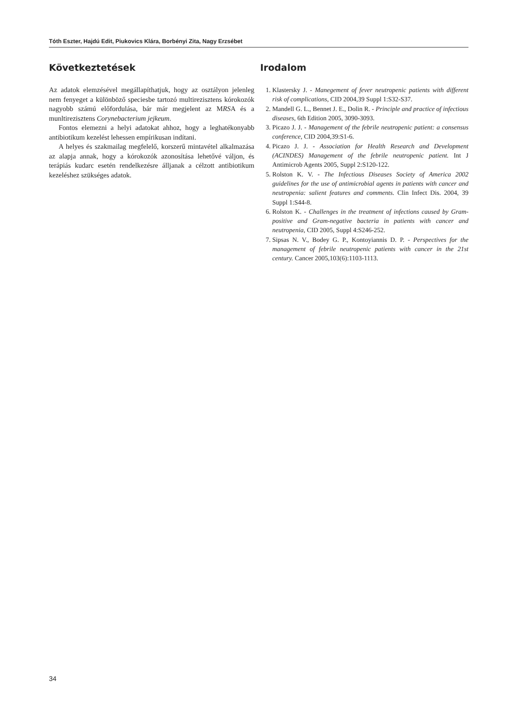Tóth Eszter, Hajdú Edit, Piukovics Klára, Borbényi Zita, Nagy Erzsébet
Következtetések
Az adatok elemzésével megállapíthatjuk, hogy az osztályon jelenleg nem fenyeget a különböző speciesbe tartozó multirezisztens kórokozók nagyobb számú előfordulása, bár már megjelent az MRSA és a munltirezisztens Corynebacterium jejkeum.
Fontos elemezni a helyi adatokat ahhoz, hogy a leghatékonyabb antibiotikum kezelést lehessen empírikusan indítani.
A helyes és szakmailag megfelelő, korszerű mintavétel alkalmazása az alapja annak, hogy a kórokozók azonosítása lehetővé váljon, és terápiás kudarc esetén rendelkezésre álljanak a célzott antibiotikum kezeléshez szükséges adatok.
Irodalom
1. Klastersky J. - Manegement of fever neutropenic patients with different risk of complications, CID 2004,39 Suppl 1:S32-S37.
2. Mandell G. L., Bennet J. E., Dolin R. - Principle and practice of infectious diseases, 6th Edition 2005, 3090-3093.
3. Picazo J. J. - Management of the febrile neutropenic patient: a consensus conference, CID 2004,39:S1-6.
4. Picazo J. J. - Association for Health Research and Development (ACINDES) Management of the febrile neutropenic patient. Int J Antimicrob Agents 2005, Suppl 2:S120-122.
5. Rolston K. V. - The Infectious Diseases Society of America 2002 guidelines for the use of antimicrobial agents in patients with cancer and neutropenia: salient features and comments. Clin Infect Dis. 2004, 39 Suppl 1:S44-8.
6. Rolston K. - Challenges in the treatment of infections caused by Gram-positive and Gram-negative bacteria in patients with cancer and neutropenia, CID 2005, Suppl 4:S246-252.
7. Sipsas N. V., Bodey G. P., Kontoyiannis D. P. - Perspectives for the management of febrile neutropenic patients with cancer in the 21st century. Cancer 2005,103(6):1103-1113.
34